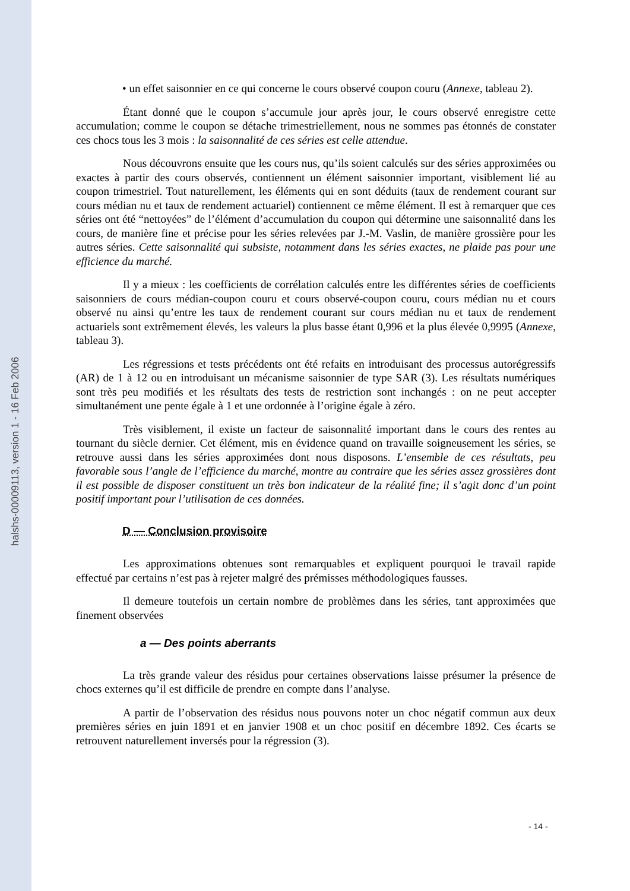halshs-00009113, version 1 - 16 Feb 2006
• un effet saisonnier en ce qui concerne le cours observé coupon couru (Annexe, tableau 2).
Étant donné que le coupon s’accumule jour après jour, le cours observé enregistre cette accumulation; comme le coupon se détache trimestriellement, nous ne sommes pas étonnés de constater ces chocs tous les 3 mois : la saisonnalité de ces séries est celle attendue.
Nous découvrons ensuite que les cours nus, qu’ils soient calculés sur des séries approximées ou exactes à partir des cours observés, contiennent un élément saisonnier important, visiblement lié au coupon trimestriel. Tout naturellement, les éléments qui en sont déduits (taux de rendement courant sur cours médian nu et taux de rendement actuariel) contiennent ce même élément. Il est à remarquer que ces séries ont été “nettoyées” de l’élément d’accumulation du coupon qui détermine une saisonnalité dans les cours, de manière fine et précise pour les séries relevées par J.-M. Vaslin, de manière grossière pour les autres séries. Cette saisonnalité qui subsiste, notamment dans les séries exactes, ne plaide pas pour une efficience du marché.
Il y a mieux : les coefficients de corrélation calculés entre les différentes séries de coefficients saisonniers de cours médian-coupon couru et cours observé-coupon couru, cours médian nu et cours observé nu ainsi qu’entre les taux de rendement courant sur cours médian nu et taux de rendement actuariels sont extrêmement élevés, les valeurs la plus basse étant 0,996 et la plus élevée 0,9995 (Annexe, tableau 3).
Les régressions et tests précédents ont été refaits en introduisant des processus autorégressifs (AR) de 1 à 12 ou en introduisant un mécanisme saisonnier de type SAR (3). Les résultats numériques sont très peu modifiés et les résultats des tests de restriction sont inchangés : on ne peut accepter simultanément une pente égale à 1 et une ordonnée à l’origine égale à zéro.
Très visiblement, il existe un facteur de saisonnalité important dans le cours des rentes au tournant du siècle dernier. Cet élément, mis en évidence quand on travaille soigneusement les séries, se retrouve aussi dans les séries approximées dont nous disposons. L’ensemble de ces résultats, peu favorable sous l’angle de l’efficience du marché, montre au contraire que les séries assez grossières dont il est possible de disposer constituent un très bon indicateur de la réalité fine; il s’agit donc d’un point positif important pour l’utilisation de ces données.
D — Conclusion provisoire
Les approximations obtenues sont remarquables et expliquent pourquoi le travail rapide effectué par certains n’est pas à rejeter malgré des prémisses méthodologiques fausses.
Il demeure toutefois un certain nombre de problèmes dans les séries, tant approximées que finement observées
a — Des points aberrants
La très grande valeur des résidus pour certaines observations laisse présumer la présence de chocs externes qu’il est difficile de prendre en compte dans l’analyse.
A partir de l’observation des résidus nous pouvons noter un choc négatif commun aux deux premières séries en juin 1891 et en janvier 1908 et un choc positif en décembre 1892. Ces écarts se retrouvent naturellement inversés pour la régression (3).
- 14 -